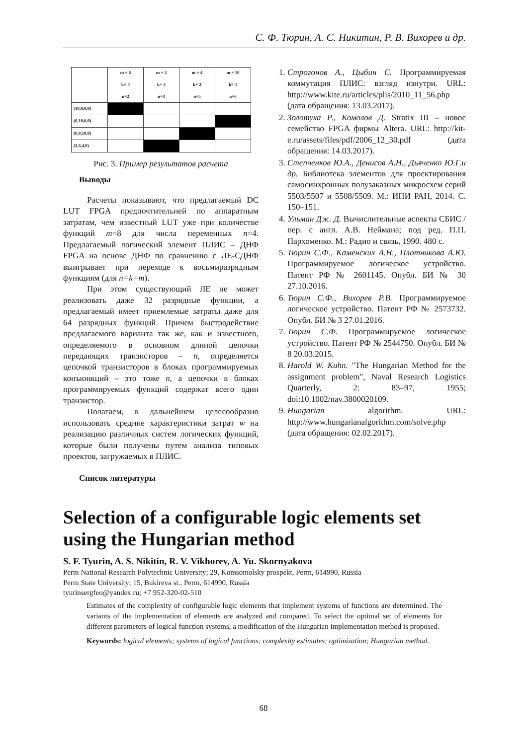С. Ф. Тюрин, А. С. Никитин, Р. В. Вихорев и др.
| | m = 6 k= 4 n=2 | m = 2 k= 3 n=3 | m = 4 k= 2 n=5 | m = 10 k= 1 n=6 |
| (10,0,0,0) | | | | |
| (0,10,0,0) | | | | |
| (0,0,10,0) | | | | |
| (3,3,4,0) | | | | |
Рис. 3. Пример результатов расчета
Выводы
Расчеты показывают, что предлагаемый DC LUT FPGA предпочтительней по аппаратным затратам, чем известный LUT уже при количестве функций m=8 для числа переменных n=4. Предлагаемый логический элемент ПЛИС – ДНФ FPGA на основе ДНФ по сравнению с ЛЕ-СДНФ выигрывает при переходе к восьмиразрядным функциям (для n=k=m).
При этом существующий ЛЕ не может реализовать даже 32 разрядные функции, а предлагаемый имеет приемлемые затраты даже для 64 разрядных функций. Причем быстродействие предлагаемого варианта так же, как и известного, определяемого в основном длиной цепочки передающих транзисторов – n, определяется цепочкой транзисторов в блоках программируемых конъюнкций – это тоже n, а цепочки в блоках программируемых функций содержат всего один транзистор.
Полагаем, в дальнейшем целесообразно использовать средние характеристики затрат w на реализацию различных систем логических функций, которые были получены путем анализа типовых проектов, загружаемых в ПЛИС.
Список литературы
1. Строгонов А., Цыбин С. Программируемая коммутация ПЛИС: взгляд изнутри. URL: http://www.kite.ru/articles/plis/2010_11_56.php (дата обращения: 13.03.2017).
2. Золотуха Р., Комолов Д. Stratix III – новое семейство FPGA фирмы Altera. URL: http://kit-e.ru/assets/files/pdf/2006_12_30.pdf (дата обращения: 14.03.2017).
3. Степченков Ю.А., Денисов А.Н., Дьяченко Ю.Г.и др. Библиотека элементов для проектирования самосинхронных полузаказных микросхем серий 5503/5507 и 5508/5509. М.: ИПИ РАН, 2014. С. 150–151.
4. Ульман Дж. Д. Вычислительные аспекты СБИС / пер. с англ. А.В. Неймана; под ред. П.П. Пархоменко. М.: Радио и связь, 1990. 480 с.
5. Тюрин С.Ф., Каменских А.Н., Плотникова А.Ю. Программируемое логическое устройство. Патент РФ № 2601145. Опубл. БИ № 30 27.10.2016.
6. Тюрин С.Ф., Вихорев Р.В. Программируемое логическое устройство. Патент РФ № 2573732. Опубл. БИ № 3 27.01.2016.
7. Тюрин С.Ф. Программируемое логическое устройство. Патент РФ № 2544750. Опубл. БИ № 8 20.03.2015.
8. Harold W. Kuhn. "The Hungarian Method for the assignment problem", Naval Research Logistics Quarterly, 2: 83–97, 1955; doi:10.1002/nav.3800020109.
9. Hungarian algorithm. URL: http://www.hungarianalgorithm.com/solve.php (дата обращения: 02.02.2017).
Selection of a configurable logic elements set using the Hungarian method
S. F. Tyurin, A. S. Nikitin, R. V. Vikhorev, A. Yu. Skornyakova
Perm National Research Polytechnic University; 29, Komsomolsky prospekt, Perm, 614990, Russia
Perm State University; 15, Bukireva st., Perm, 614990, Russia
tyurinsergfeo@yandex.ru; +7 952-320-02-510
Estimates of the complexity of configurable logic elements that implement systems of functions are determined. The variants of the implementation of elements are analyzed and compared. To select the optimal set of elements for different parameters of logical function systems, a modification of the Hungarian implementation method is proposed.
Keywords: logical elements; systems of logical functions; complexity estimates; optimization; Hungarian method..
68